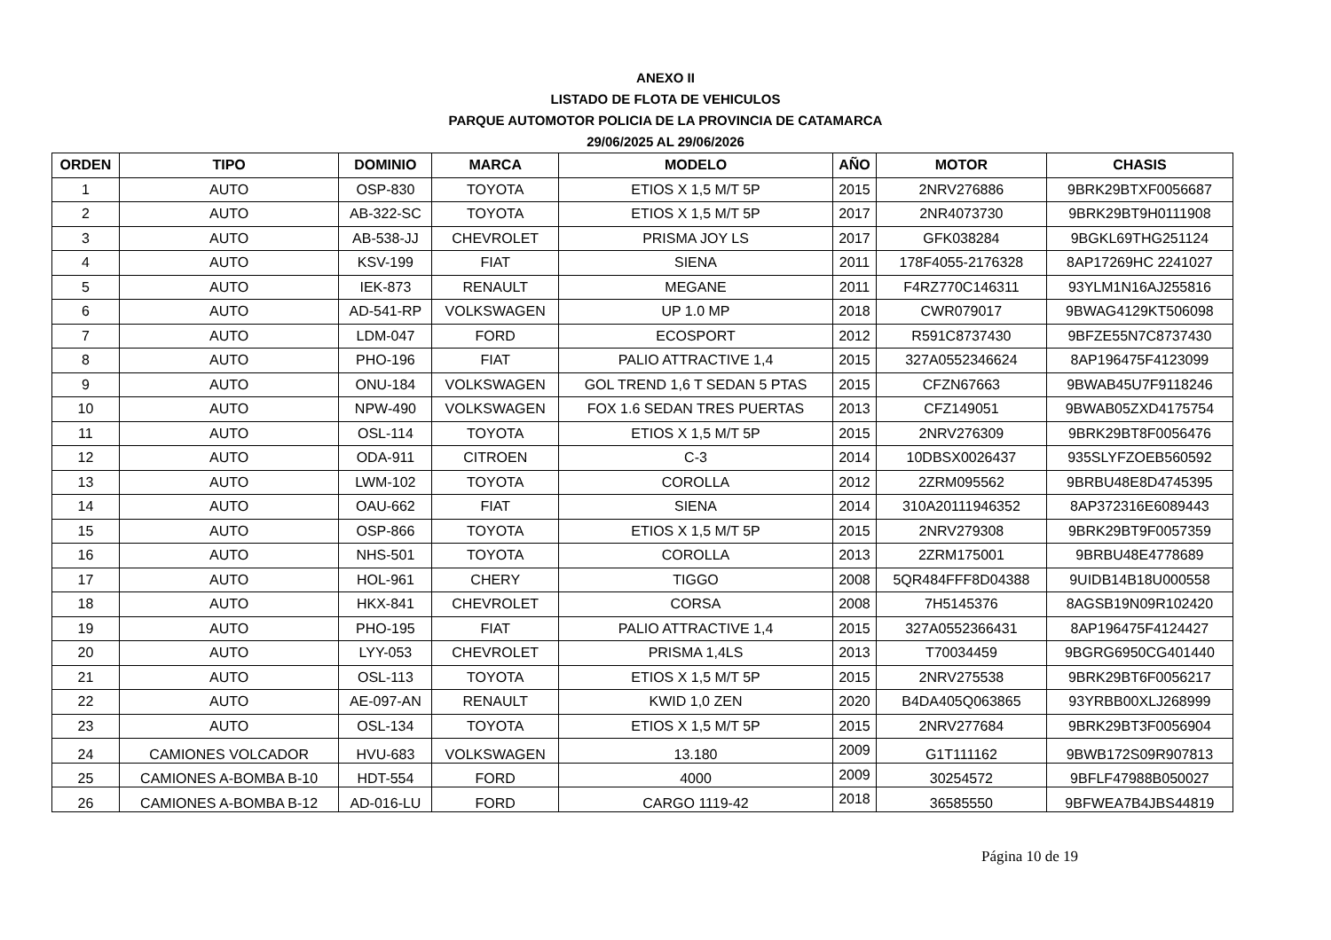ANEXO II
LISTADO DE FLOTA DE VEHICULOS
PARQUE AUTOMOTOR POLICIA DE LA PROVINCIA DE CATAMARCA
29/06/2025 AL 29/06/2026
| ORDEN | TIPO | DOMINIO | MARCA | MODELO | AÑO | MOTOR | CHASIS |
| --- | --- | --- | --- | --- | --- | --- | --- |
| 1 | AUTO | OSP-830 | TOYOTA | ETIOS X 1,5 M/T 5P | 2015 | 2NRV276886 | 9BRK29BTXF0056687 |
| 2 | AUTO | AB-322-SC | TOYOTA | ETIOS X 1,5 M/T 5P | 2017 | 2NR4073730 | 9BRK29BT9H0111908 |
| 3 | AUTO | AB-538-JJ | CHEVROLET | PRISMA JOY LS | 2017 | GFK038284 | 9BGKL69THG251124 |
| 4 | AUTO | KSV-199 | FIAT | SIENA | 2011 | 178F4055-2176328 | 8AP17269HC 2241027 |
| 5 | AUTO | IEK-873 | RENAULT | MEGANE | 2011 | F4RZ770C146311 | 93YLM1N16AJ255816 |
| 6 | AUTO | AD-541-RP | VOLKSWAGEN | UP 1.0 MP | 2018 | CWR079017 | 9BWAG4129KT506098 |
| 7 | AUTO | LDM-047 | FORD | ECOSPORT | 2012 | R591C8737430 | 9BFZE55N7C8737430 |
| 8 | AUTO | PHO-196 | FIAT | PALIO ATTRACTIVE 1,4 | 2015 | 327A0552346624 | 8AP196475F4123099 |
| 9 | AUTO | ONU-184 | VOLKSWAGEN | GOL TREND 1,6 T SEDAN 5 PTAS | 2015 | CFZN67663 | 9BWAB45U7F9118246 |
| 10 | AUTO | NPW-490 | VOLKSWAGEN | FOX 1.6 SEDAN TRES PUERTAS | 2013 | CFZ149051 | 9BWAB05ZXD4175754 |
| 11 | AUTO | OSL-114 | TOYOTA | ETIOS X 1,5 M/T 5P | 2015 | 2NRV276309 | 9BRK29BT8F0056476 |
| 12 | AUTO | ODA-911 | CITROEN | C-3 | 2014 | 10DBSX0026437 | 935SLYFZOEB560592 |
| 13 | AUTO | LWM-102 | TOYOTA | COROLLA | 2012 | 2ZRM095562 | 9BRBU48E8D4745395 |
| 14 | AUTO | OAU-662 | FIAT | SIENA | 2014 | 310A20111946352 | 8AP372316E6089443 |
| 15 | AUTO | OSP-866 | TOYOTA | ETIOS X 1,5 M/T 5P | 2015 | 2NRV279308 | 9BRK29BT9F0057359 |
| 16 | AUTO | NHS-501 | TOYOTA | COROLLA | 2013 | 2ZRM175001 | 9BRBU48E4778689 |
| 17 | AUTO | HOL-961 | CHERY | TIGGO | 2008 | 5QR484FFF8D04388 | 9UIDB14B18U000558 |
| 18 | AUTO | HKX-841 | CHEVROLET | CORSA | 2008 | 7H5145376 | 8AGSB19N09R102420 |
| 19 | AUTO | PHO-195 | FIAT | PALIO ATTRACTIVE 1,4 | 2015 | 327A0552366431 | 8AP196475F4124427 |
| 20 | AUTO | LYY-053 | CHEVROLET | PRISMA 1,4LS | 2013 | T70034459 | 9BGRG6950CG401440 |
| 21 | AUTO | OSL-113 | TOYOTA | ETIOS X 1,5 M/T 5P | 2015 | 2NRV275538 | 9BRK29BT6F0056217 |
| 22 | AUTO | AE-097-AN | RENAULT | KWID 1,0 ZEN | 2020 | B4DA405Q063865 | 93YRBB00XLJ268999 |
| 23 | AUTO | OSL-134 | TOYOTA | ETIOS X 1,5 M/T 5P | 2015 | 2NRV277684 | 9BRK29BT3F0056904 |
| 24 | CAMIONES VOLCADOR | HVU-683 | VOLKSWAGEN | 13.180 | 2009 | G1T111162 | 9BWB172S09R907813 |
| 25 | CAMIONES A-BOMBA B-10 | HDT-554 | FORD | 4000 | 2009 | 30254572 | 9BFLF47988B050027 |
| 26 | CAMIONES A-BOMBA B-12 | AD-016-LU | FORD | CARGO 1119-42 | 2018 | 36585550 | 9BFWEA7B4JBS44819 |
Página 10 de 19